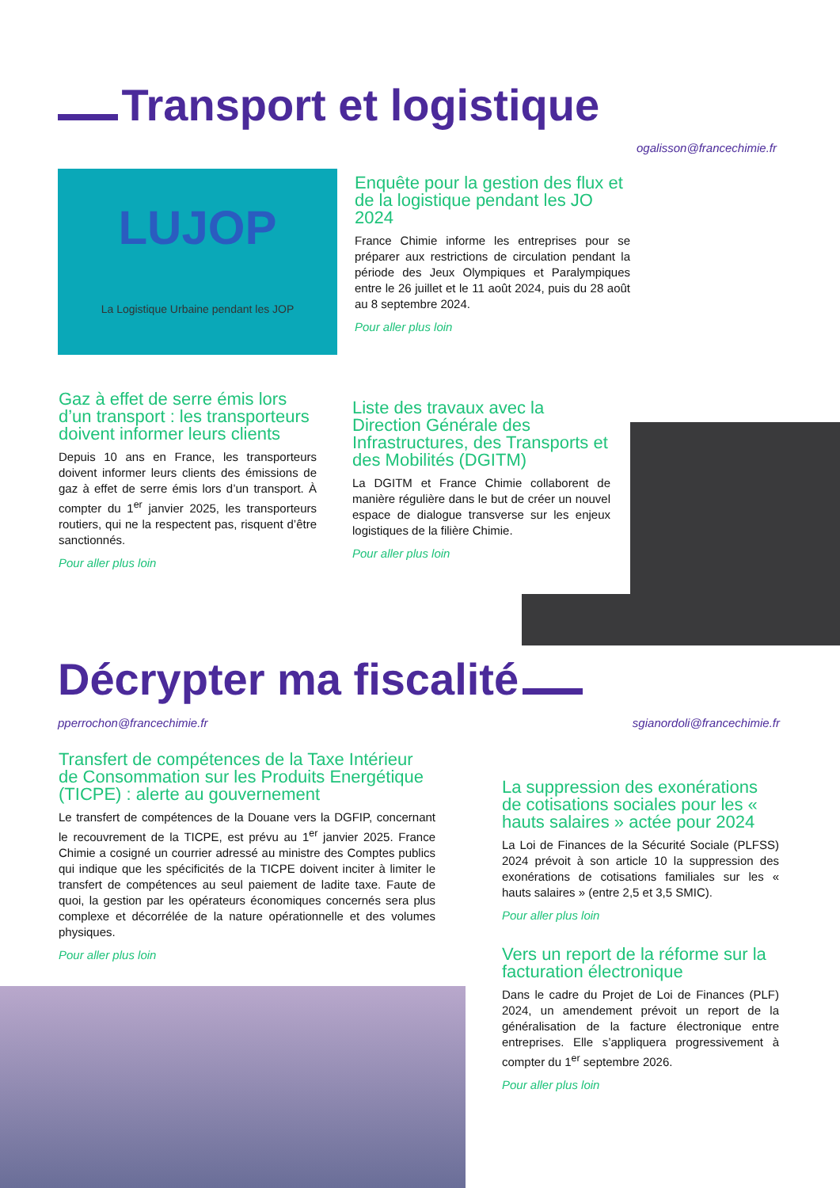Transport et logistique
ogalisson@francechimie.fr
LUJOP
La Logistique Urbaine pendant les JOP
Enquête pour la gestion des flux et de la logistique pendant les JO 2024
France Chimie informe les entreprises pour se préparer aux restrictions de circulation pendant la période des Jeux Olympiques et Paralympiques entre le 26 juillet et le 11 août 2024, puis du 28 août au 8 septembre 2024.
Pour aller plus loin
Gaz à effet de serre émis lors d’un transport : les transporteurs doivent informer leurs clients
Depuis 10 ans en France, les transporteurs doivent informer leurs clients des émissions de gaz à effet de serre émis lors d’un transport. À compter du 1<sup>er</sup> janvier 2025, les transporteurs routiers, qui ne la respectent pas, risquent d’être sanctionnés.
Pour aller plus loin
Liste des travaux avec la Direction Générale des Infrastructures, des Transports et des Mobilités (DGITM)
La DGITM et France Chimie collaborent de manière régulière dans le but de créer un nouvel espace de dialogue transverse sur les enjeux logistiques de la filière Chimie.
Pour aller plus loin
Décrypter ma fiscalité
pperrochon@francechimie.fr sgianordoli@francechimie.fr
Transfert de compétences de la Taxe Intérieur de Consommation sur les Produits Energétique (TICPE) : alerte au gouvernement
Le transfert de compétences de la Douane vers la DGFIP, concernant le recouvrement de la TICPE, est prévu au 1<sup>er</sup> janvier 2025. France Chimie a cosigné un courrier adressé au ministre des Comptes publics qui indique que les spécificités de la TICPE doivent inciter à limiter le transfert de compétences au seul paiement de ladite taxe. Faute de quoi, la gestion par les opérateurs économiques concernés sera plus complexe et décorrélée de la nature opérationnelle et des volumes physiques.
Pour aller plus loin
La suppression des exonérations de cotisations sociales pour les « hauts salaires » actée pour 2024
La Loi de Finances de la Sécurité Sociale (PLFSS) 2024 prévoit à son article 10 la suppression des exonérations de cotisations familiales sur les « hauts salaires » (entre 2,5 et 3,5 SMIC).
Pour aller plus loin
Vers un report de la réforme sur la facturation électronique
Dans le cadre du Projet de Loi de Finances (PLF) 2024, un amendement prévoit un report de la généralisation de la facture électronique entre entreprises. Elle s’appliquera progressivement à compter du 1<sup>er</sup> septembre 2026.
Pour aller plus loin